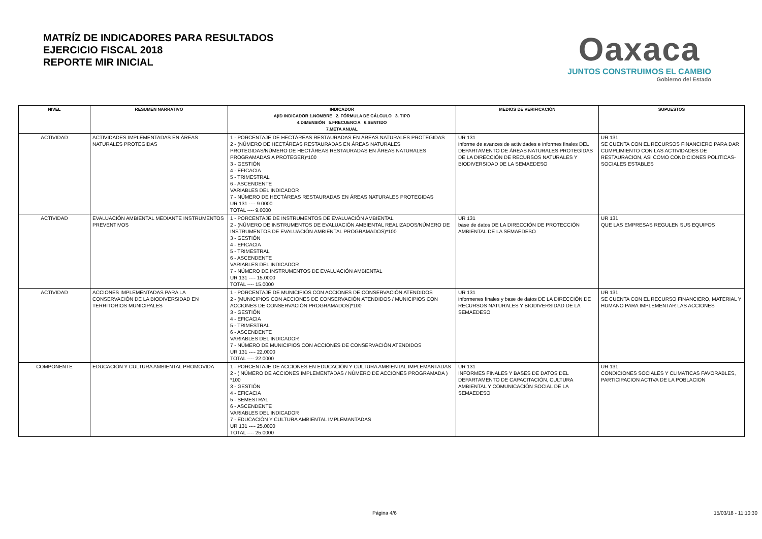MATRÍZ DE INDICADORES PARA RESULTADOS
EJERCICIO FISCAL 2018
REPORTE MIR INICIAL
Oaxaca
JUNTOS CONSTRUIMOS EL CAMBIO
Gobierno del Estado
| NIVEL | RESUMEN NARRATIVO | INDICADOR A)ID INDICADOR 1.NOMBRE 2. FÓRMULA DE CÁLCULO 3. TIPO 4.DIMENSIÓN 5.FRECUENCIA 6.SENTIDO 7.META ANUAL | MEDIOS DE VERIFICACIÓN | SUPUESTOS |
| --- | --- | --- | --- | --- |
| ACTIVIDAD | ACTIVIDADES IMPLEMENTADAS EN ÁREAS NATURALES PROTEGIDAS | 1 - PORCENTAJE DE HECTÁREAS RESTAURADAS EN ÁREAS NATURALES PROTEGIDAS 2 - (NÚMERO DE HECTÁREAS RESTAURADAS EN ÁREAS NATURALES PROTEGIDAS/NÚMERO DE HECTÁREAS RESTAURADAS EN ÁREAS NATURALES PROGRAMADAS A PROTEGER)*100 3 - GESTIÓN 4 - EFICACIA 5 - TRIMESTRAL 6 - ASCENDENTE VARIABLES DEL INDICADOR 7 - NÚMERO DE HECTÁREAS RESTAURADAS EN ÁREAS NATURALES PROTEGIDAS UR 131 ---- 9.0000 TOTAL ---- 9.0000 | UR 131 informe de avances de actividades e informes finales DEL DEPARTAMENTO DE ÁREAS NATURALES PROTEGIDAS DE LA DIRECCIÓN DE RECURSOS NATURALES Y BIODIVERSIDAD DE LA SEMAEDESO | UR 131 SE CUENTA CON EL RECURSOS FINANCIERO PARA DAR CUMPLIMIENTO CON LAS ACTIVIDADES DE RESTAURACION, ASI COMO CONDICIONES POLITICAS-SOCIALES ESTABLES |
| ACTIVIDAD | EVALUACIÓN AMBIENTAL MEDIANTE INSTRUMENTOS PREVENTIVOS | 1 - PORCENTAJE DE INSTRUMENTOS DE EVALUACIÓN AMBIENTAL 2 - (NÚMERO DE INSTRUMENTOS DE EVALUACIÓN AMBIENTAL REALIZADOS/NÚMERO DE INSTRUMENTOS DE EVALUACIÓN AMBIENTAL PROGRAMADOS)*100 3 - GESTIÓN 4 - EFICACIA 5 - TRIMESTRAL 6 - ASCENDENTE VARIABLES DEL INDICADOR 7 - NÚMERO DE INSTRUMENTOS DE EVALUACIÓN AMBIENTAL UR 131 ---- 15.0000 TOTAL ---- 15.0000 | UR 131 base de datos DE LA DIRECCIÓN DE PROTECCIÓN AMBIENTAL DE LA SEMAEDESO | UR 131 QUE LAS EMPRESAS REGULEN SUS EQUIPOS |
| ACTIVIDAD | ACCIONES IMPLEMENTADAS PARA LA CONSERVACIÓN DE LA BIODIVERSIDAD EN TERRITORIOS MUNICIPALES | 1 - PORCENTAJE DE MUNICIPIOS CON ACCIONES DE CONSERVACIÓN ATENDIDOS 2 - (MUNICIPIOS CON ACCIONES DE CONSERVACIÓN ATENDIDOS / MUNICIPIOS CON ACCIONES DE CONSERVACIÓN PROGRAMADOS)*100 3 - GESTIÓN 4 - EFICACIA 5 - TRIMESTRAL 6 - ASCENDENTE VARIABLES DEL INDICADOR 7 - NÚMERO DE MUNICIPIOS CON ACCIONES DE CONSERVACIÓN ATENDIDOS UR 131 ---- 22.0000 TOTAL ---- 22.0000 | UR 131 informenes finales y base de datos DE LA DIRECCIÓN DE RECURSOS NATURALES Y BIODIVERSIDAD DE LA SEMAEDESO | UR 131 SE CUENTA CON EL RECURSO FINANCIERO, MATERIAL Y HUMANO PARA IMPLEMENTAR LAS ACCIONES |
| COMPONENTE | EDUCACIÓN Y CULTURA AMBIENTAL PROMOVIDA | 1 - PORCENTAJE DE ACCIONES EN EDUCACIÓN Y CULTURA AMBIENTAL IMPLEMANTADAS 2 - ( NÚMERO DE ACCIONES IMPLEMENTADAS / NÚMERO DE ACCIONES PROGRAMADA ) *100 3 - GESTIÓN 4 - EFICACIA 5 - SEMESTRAL 6 - ASCENDENTE VARIABLES DEL INDICADOR 7 - EDUCACIÓN Y CULTURA AMBIENTAL IMPLEMANTADAS UR 131 ---- 25.0000 TOTAL ---- 25.0000 | UR 131 INFORMES FINALES Y BASES DE DATOS DEL DEPARTAMENTO DE CAPACITACIÓN, CULTURA AMBIENTAL Y COMUNICACIÓN SOCIAL DE LA SEMAEDESO | UR 131 CONDICIONES SOCIALES Y CLIMATICAS FAVORABLES, PARTICIPACION ACTIVA DE LA POBLACION |
Página 4/6 15/03/18 - 11:10:30